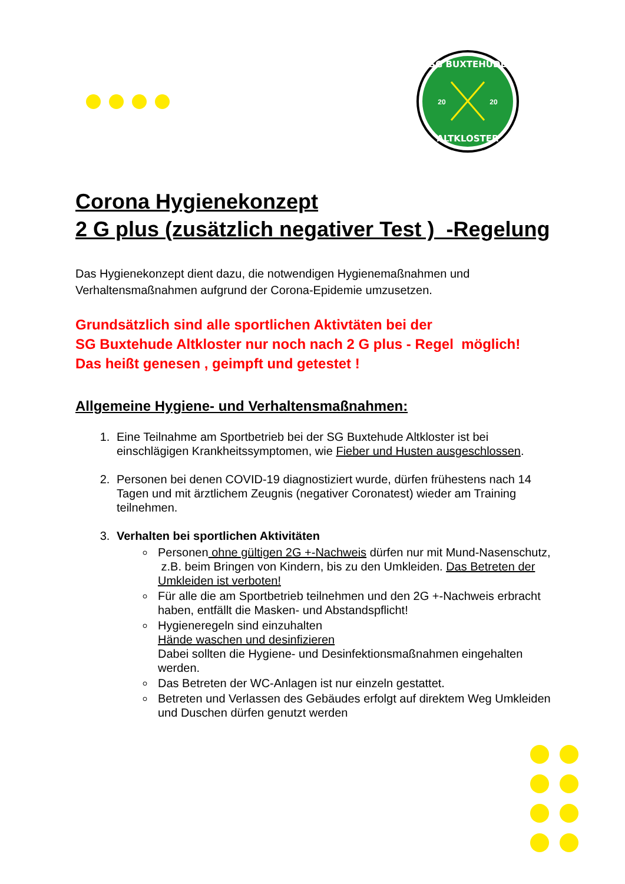SG BUXTEHUDE
ALTKLOSTER
20
20
Corona Hygienekonzept
2 G plus (zusätzlich negativer Test ) -Regelung
Das Hygienekonzept dient dazu, die notwendigen Hygienemaßnahmen und Verhaltensmaßnahmen aufgrund der Corona-Epidemie umzusetzen.
Grundsätzlich sind alle sportlichen Aktivtäten bei der
SG Buxtehude Altkloster nur noch nach 2 G plus - Regel möglich!
Das heißt genesen , geimpft und getestet !
Allgemeine Hygiene- und Verhaltensmaßnahmen:
1. Eine Teilnahme am Sportbetrieb bei der SG Buxtehude Altkloster ist bei einschlägigen Krankheitssymptomen, wie Fieber und Husten ausgeschlossen.
2. Personen bei denen COVID-19 diagnostiziert wurde, dürfen frühestens nach 14 Tagen und mit ärztlichem Zeugnis (negativer Coronatest) wieder am Training teilnehmen.
3. Verhalten bei sportlichen Aktivitäten
Personen ohne gültigen 2G +-Nachweis dürfen nur mit Mund-Nasenschutz, z.B. beim Bringen von Kindern, bis zu den Umkleiden. Das Betreten der Umkleiden ist verboten!
Für alle die am Sportbetrieb teilnehmen und den 2G +-Nachweis erbracht haben, entfällt die Masken- und Abstandspflicht!
Hygieneregeln sind einzuhalten
Hände waschen und desinfizieren
Dabei sollten die Hygiene- und Desinfektionsmaßnahmen eingehalten werden.
Das Betreten der WC-Anlagen ist nur einzeln gestattet.
Betreten und Verlassen des Gebäudes erfolgt auf direktem Weg Umkleiden und Duschen dürfen genutzt werden